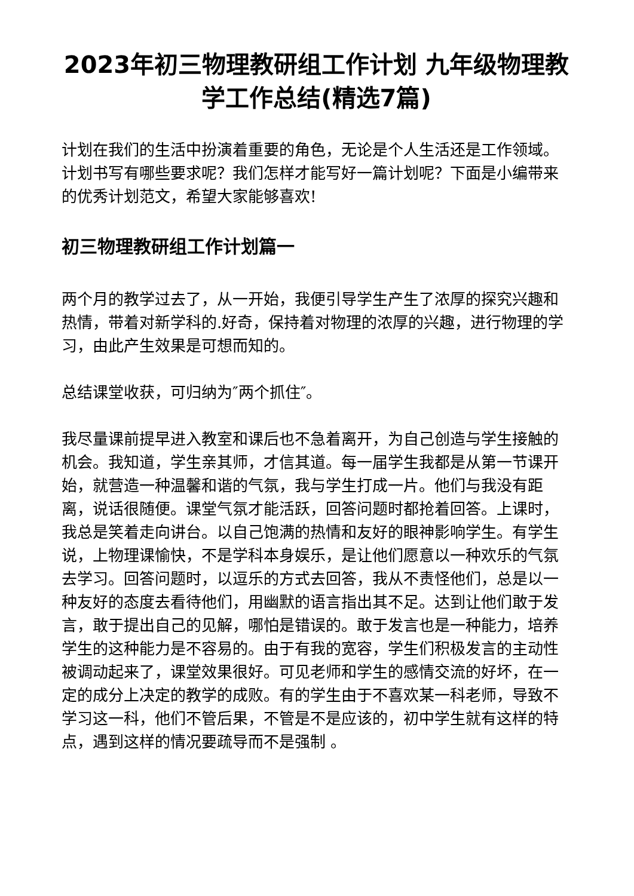2023年初三物理教研组工作计划 九年级物理教学工作总结(精选7篇)
计划在我们的生活中扮演着重要的角色，无论是个人生活还是工作领域。计划书写有哪些要求呢？我们怎样才能写好一篇计划呢？下面是小编带来的优秀计划范文，希望大家能够喜欢!
初三物理教研组工作计划篇一
两个月的教学过去了，从一开始，我便引导学生产生了浓厚的探究兴趣和热情，带着对新学科的.好奇，保持着对物理的浓厚的兴趣，进行物理的学习，由此产生效果是可想而知的。
总结课堂收获，可归纳为″两个抓住″。
我尽量课前提早进入教室和课后也不急着离开，为自己创造与学生接触的机会。我知道，学生亲其师，才信其道。每一届学生我都是从第一节课开始，就营造一种温馨和谐的气氛，我与学生打成一片。他们与我没有距离，说话很随便。课堂气氛才能活跃，回答问题时都抢着回答。上课时，我总是笑着走向讲台。以自己饱满的热情和友好的眼神影响学生。有学生说，上物理课愉快，不是学科本身娱乐，是让他们愿意以一种欢乐的气氛去学习。回答问题时，以逗乐的方式去回答，我从不责怪他们，总是以一种友好的态度去看待他们，用幽默的语言指出其不足。达到让他们敢于发言，敢于提出自己的见解，哪怕是错误的。敢于发言也是一种能力，培养学生的这种能力是不容易的。由于有我的宽容，学生们积极发言的主动性被调动起来了，课堂效果很好。可见老师和学生的感情交流的好坏，在一定的成分上决定的教学的成败。有的学生由于不喜欢某一科老师，导致不学习这一科，他们不管后果，不管是不是应该的，初中学生就有这样的特点，遇到这样的情况要疏导而不是强制 。